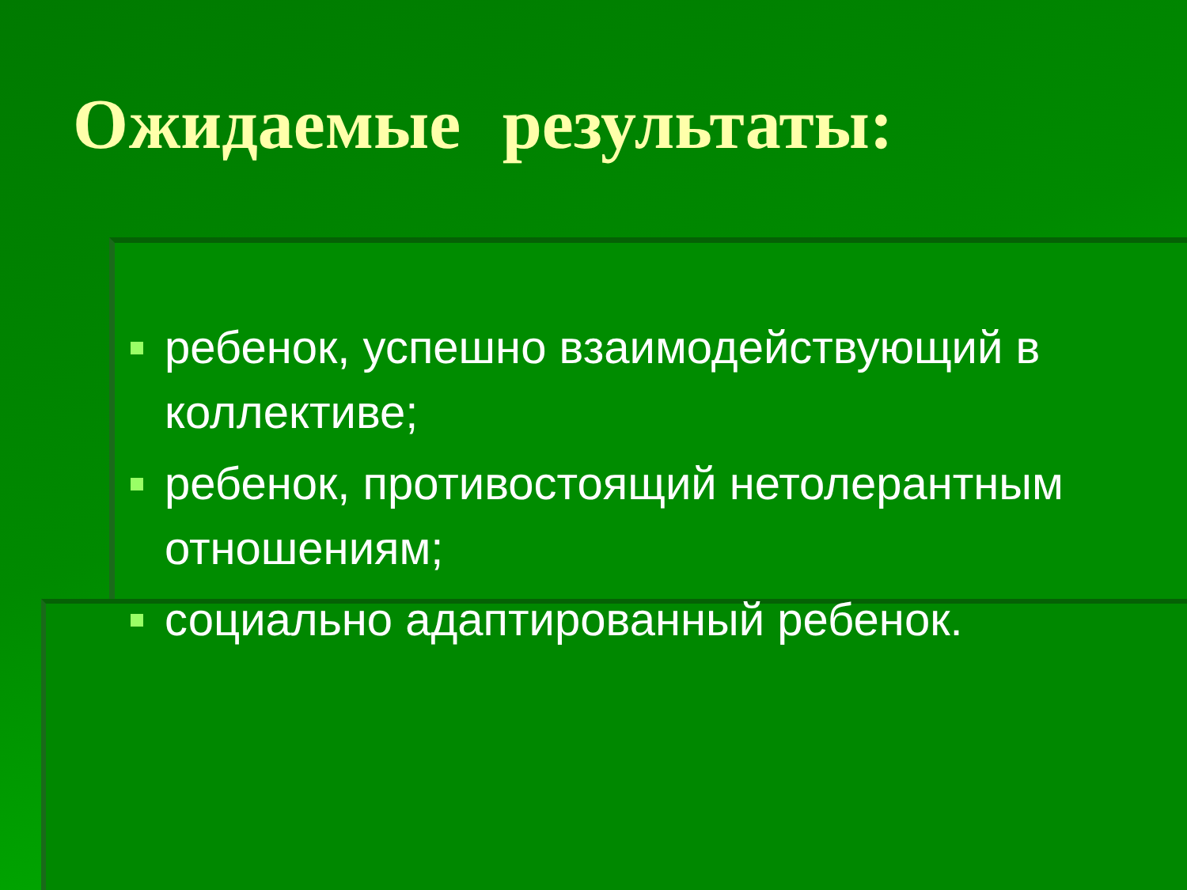Ожидаемые результаты:
ребенок, успешно взаимодействующий в коллективе;
ребенок, противостоящий нетолерантным отношениям;
социально адаптированный ребенок.